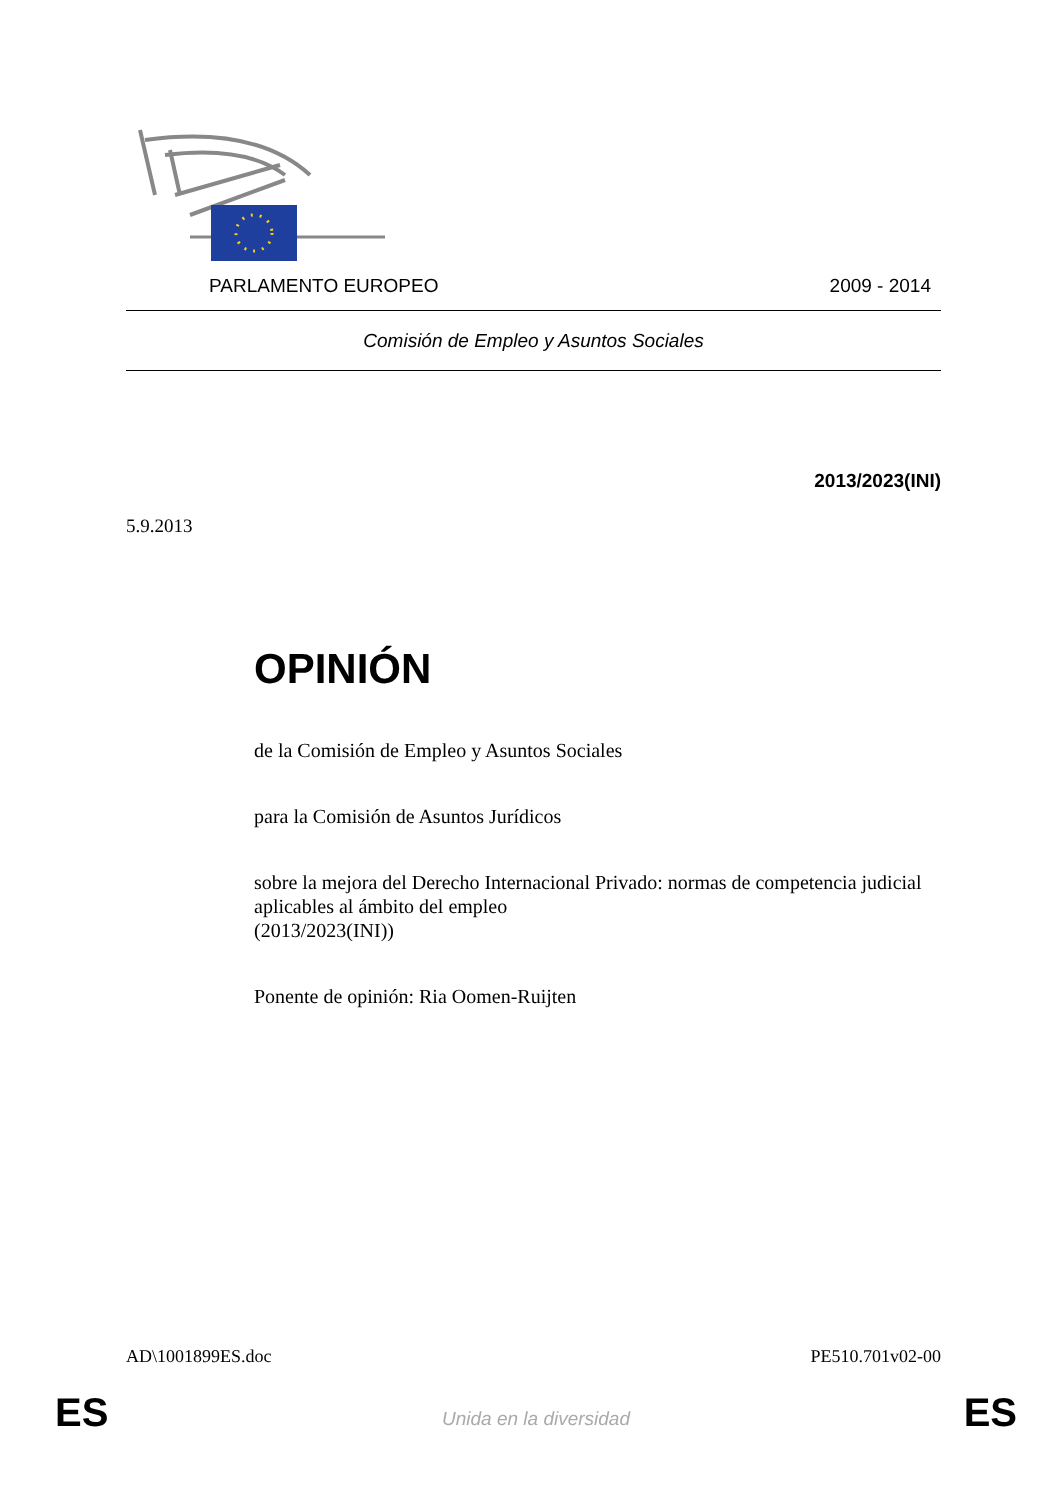PARLAMENTO EUROPEO 2009 - 2014
Comisión de Empleo y Asuntos Sociales
2013/2023(INI)
5.9.2013
OPINIÓN
de la Comisión de Empleo y Asuntos Sociales
para la Comisión de Asuntos Jurídicos
sobre la mejora del Derecho Internacional Privado: normas de competencia judicial aplicables al ámbito del empleo
(2013/2023(INI))
Ponente de opinión: Ria Oomen-Ruijten
AD\1001899ES.doc PE510.701v02-00
ES Unida en la diversidad ES